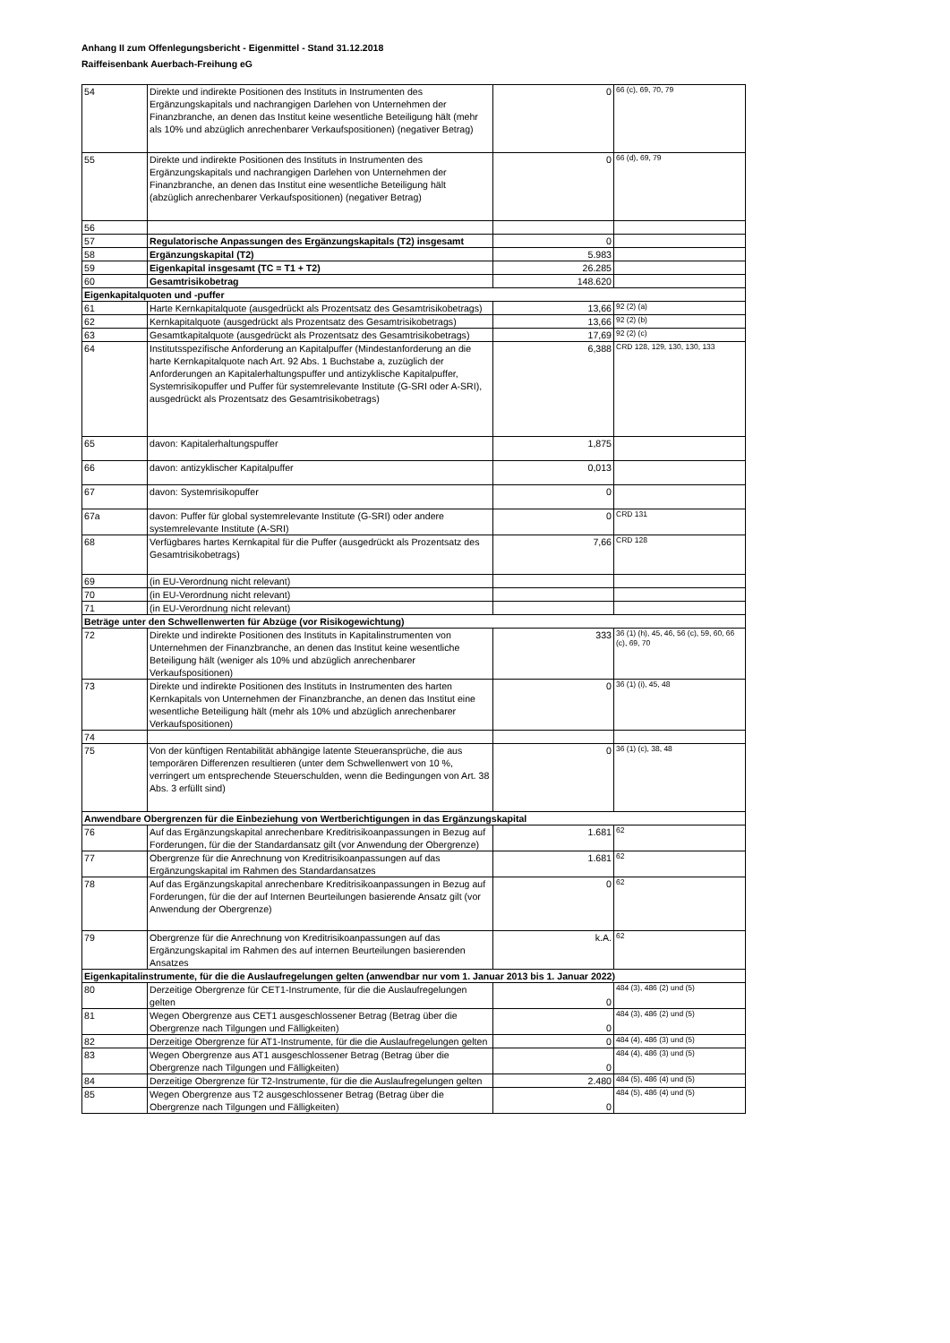Anhang II zum Offenlegungsbericht - Eigenmittel - Stand 31.12.2018
Raiffeisenbank Auerbach-Freihung eG
| 54 | Direkte und indirekte Positionen des Instituts in Instrumenten des Ergänzungskapitals und nachrangigen Darlehen von Unternehmen der Finanzbranche, an denen das Institut keine wesentliche Beteiligung hält (mehr als 10% und abzüglich anrechenbarer Verkaufspositionen) (negativer Betrag) | 0 | 66 (c), 69, 70, 79 |
| 55 | Direkte und indirekte Positionen des Instituts in Instrumenten des Ergänzungskapitals und nachrangigen Darlehen von Unternehmen der Finanzbranche, an denen das Institut eine wesentliche Beteiligung hält (abzüglich anrechenbarer Verkaufspositionen) (negativer Betrag) | 0 | 66 (d), 69, 79 |
| 56 | | | |
| 57 | Regulatorische Anpassungen des Ergänzungskapitals (T2) insgesamt | 0 | |
| 58 | Ergänzungskapital (T2) | 5.983 | |
| 59 | Eigenkapital insgesamt (TC = T1 + T2) | 26.285 | |
| 60 | Gesamtrisikobetrag | 148.620 | |
| Eigenkapitalquoten und -puffer | | | |
| 61 | Harte Kernkapitalquote (ausgedrückt als Prozentsatz des Gesamtrisikobetrags) | 13,66 | 92 (2) (a) |
| 62 | Kernkapitalquote (ausgedrückt als Prozentsatz des Gesamtrisikobetrags) | 13,66 | 92 (2) (b) |
| 63 | Gesamtkapitalquote (ausgedrückt als Prozentsatz des Gesamtrisikobetrags) | 17,69 | 92 (2) (c) |
| 64 | Institutsspezifische Anforderung an Kapitalpuffer (Mindestanforderung an die harte Kernkapitalquote nach Art. 92 Abs. 1 Buchstabe a, zuzüglich der Anforderungen an Kapitalerhaltungspuffer und antizyklische Kapitalpuffer, Systemrisikopuffer und Puffer für systemrelevante Institute (G-SRI oder A-SRI), ausgedrückt als Prozentsatz des Gesamtrisikobetrags) | 6,388 | CRD 128, 129, 130, 130, 133 |
| 65 | davon: Kapitalerhaltungspuffer | 1,875 | |
| 66 | davon: antizyklischer Kapitalpuffer | 0,013 | |
| 67 | davon: Systemrisikopuffer | 0 | |
| 67a | davon: Puffer für global systemrelevante Institute (G-SRI) oder andere systemrelevante Institute (A-SRI) | 0 | CRD 131 |
| 68 | Verfügbares hartes Kernkapital für die Puffer (ausgedrückt als Prozentsatz des Gesamtrisikobetrags) | 7,66 | CRD 128 |
| 69 | (in EU-Verordnung nicht relevant) | | |
| 70 | (in EU-Verordnung nicht relevant) | | |
| 71 | (in EU-Verordnung nicht relevant) | | |
| Beträge unter den Schwellenwerten für Abzüge (vor Risikogewichtung) | | | |
| 72 | Direkte und indirekte Positionen des Instituts in Kapitalinstrumenten von Unternehmen der Finanzbranche, an denen das Institut keine wesentliche Beteiligung hält (weniger als 10% und abzüglich anrechenbarer Verkaufspositionen) | 333 | 36 (1) (h), 45, 46, 56 (c), 59, 60, 66 (c), 69, 70 |
| 73 | Direkte und indirekte Positionen des Instituts in Instrumenten des harten Kernkapitals von Unternehmen der Finanzbranche, an denen das Institut eine wesentliche Beteiligung hält (mehr als 10% und abzüglich anrechenbarer Verkaufspositionen) | 0 | 36 (1) (i), 45, 48 |
| 74 | | | |
| 75 | Von der künftigen Rentabilität abhängige latente Steueransprüche, die aus temporären Differenzen resultieren (unter dem Schwellenwert von 10 %, verringert um entsprechende Steuerschulden, wenn die Bedingungen von Art. 38 Abs. 3 erfüllt sind) | 0 | 36 (1) (c), 38, 48 |
| Anwendbare Obergrenzen für die Einbeziehung von Wertberichtigungen in das Ergänzungskapital | | | |
| 76 | Auf das Ergänzungskapital anrechenbare Kreditrisikoanpassungen in Bezug auf Forderungen, für die der Standardansatz gilt (vor Anwendung der Obergrenze) | 1.681 | 62 |
| 77 | Obergrenze für die Anrechnung von Kreditrisikoanpassungen auf das Ergänzungskapital im Rahmen des Standardansatzes | 1.681 | 62 |
| 78 | Auf das Ergänzungskapital anrechenbare Kreditrisikoanpassungen in Bezug auf Forderungen, für die der auf Internen Beurteilungen basierende Ansatz gilt (vor Anwendung der Obergrenze) | 0 | 62 |
| 79 | Obergrenze für die Anrechnung von Kreditrisikoanpassungen auf das Ergänzungskapital im Rahmen des auf internen Beurteilungen basierenden Ansatzes | k.A. | 62 |
| Eigenkapitalinstrumente, für die die Auslaufregelungen gelten (anwendbar nur vom 1. Januar 2013 bis 1. Januar 2022) | | | |
| 80 | Derzeitige Obergrenze für CET1-Instrumente, für die die Auslaufregelungen gelten | 0 | 484 (3), 486 (2) und (5) |
| 81 | Wegen Obergrenze aus CET1 ausgeschlossener Betrag (Betrag über die Obergrenze nach Tilgungen und Fälligkeiten) | 0 | 484 (3), 486 (2) und (5) |
| 82 | Derzeitige Obergrenze für AT1-Instrumente, für die die Auslaufregelungen gelten | 0 | 484 (4), 486 (3) und (5) |
| 83 | Wegen Obergrenze aus AT1 ausgeschlossener Betrag (Betrag über die Obergrenze nach Tilgungen und Fälligkeiten) | 0 | 484 (4), 486 (3) und (5) |
| 84 | Derzeitige Obergrenze für T2-Instrumente, für die die Auslaufregelungen gelten | 2.480 | 484 (5), 486 (4) und (5) |
| 85 | Wegen Obergrenze aus T2 ausgeschlossener Betrag (Betrag über die Obergrenze nach Tilgungen und Fälligkeiten) | 0 | 484 (5), 486 (4) und (5) |